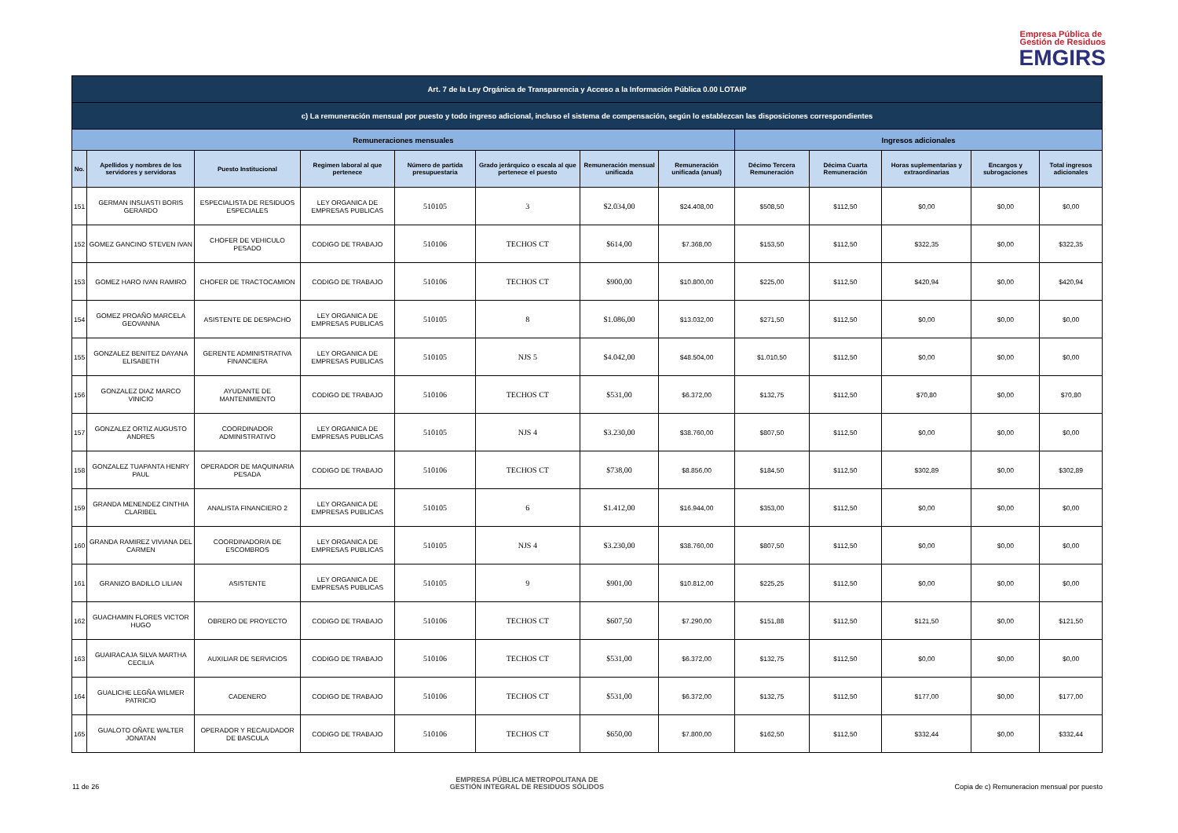Empresa Pública de
Gestión de Residuos
EMGIRS
| Art. 7 de la Ley Orgánica de Transparencia y Acceso a la Información Pública 0.00 LOTAIP | | | | | | | | | | | | |
| --- | --- | --- | --- | --- | --- | --- | --- | --- | --- | --- | --- | --- |
| c) La remuneración mensual por puesto y todo ingreso adicional, incluso el sistema de compensación, según lo establezcan las disposiciones correspondientes | | | | | | | | | | | | |
| Remuneraciones mensuales | | | | | | | | Ingresos adicionales | | | | |
| No. | Apellidos y nombres de los servidores y servidoras | Puesto Institucional | Regimen laboral al que pertenece | Número de partida presupuestaria | Grado jerárquico o escala al que pertenece el puesto | Remuneración mensual unificada | Remuneración unificada (anual) | Décimo Tercera Remuneración | Décima Cuarta Remuneración | Horas suplementarias y extraordinarias | Encargos y subrogaciones | Total ingresos adicionales |
| 151 | GERMAN INSUASTI BORIS GERARDO | ESPECIALISTA DE RESIDUOS ESPECIALES | LEY ORGANICA DE EMPRESAS PUBLICAS | 510105 | 3 | $2.034,00 | $24.408,00 | $508,50 | $112,50 | $0,00 | $0,00 | $0,00 |
| 152 | GOMEZ GANCINO STEVEN IVAN | CHOFER DE VEHICULO PESADO | CODIGO DE TRABAJO | 510106 | TECHOS CT | $614,00 | $7.368,00 | $153,50 | $112,50 | $322,35 | $0,00 | $322,35 |
| 153 | GOMEZ HARO IVAN RAMIRO | CHOFER DE TRACTOCAMION | CODIGO DE TRABAJO | 510106 | TECHOS CT | $900,00 | $10.800,00 | $225,00 | $112,50 | $420,94 | $0,00 | $420,94 |
| 154 | GOMEZ PROAÑO MARCELA GEOVANNA | ASISTENTE DE DESPACHO | LEY ORGANICA DE EMPRESAS PUBLICAS | 510105 | 8 | $1.086,00 | $13.032,00 | $271,50 | $112,50 | $0,00 | $0,00 | $0,00 |
| 155 | GONZALEZ BENITEZ DAYANA ELISABETH | GERENTE ADMINISTRATIVA FINANCIERA | LEY ORGANICA DE EMPRESAS PUBLICAS | 510105 | NJS 5 | $4.042,00 | $48.504,00 | $1.010,50 | $112,50 | $0,00 | $0,00 | $0,00 |
| 156 | GONZALEZ DIAZ MARCO VINICIO | AYUDANTE DE MANTENIMIENTO | CODIGO DE TRABAJO | 510106 | TECHOS CT | $531,00 | $6.372,00 | $132,75 | $112,50 | $70,80 | $0,00 | $70,80 |
| 157 | GONZALEZ ORTIZ AUGUSTO ANDRES | COORDINADOR ADMINISTRATIVO | LEY ORGANICA DE EMPRESAS PUBLICAS | 510105 | NJS 4 | $3.230,00 | $38.760,00 | $807,50 | $112,50 | $0,00 | $0,00 | $0,00 |
| 158 | GONZALEZ TUAPANTA HENRY PAUL | OPERADOR DE MAQUINARIA PESADA | CODIGO DE TRABAJO | 510106 | TECHOS CT | $738,00 | $8.856,00 | $184,50 | $112,50 | $302,89 | $0,00 | $302,89 |
| 159 | GRANDA MENENDEZ CINTHIA CLARIBEL | ANALISTA FINANCIERO 2 | LEY ORGANICA DE EMPRESAS PUBLICAS | 510105 | 6 | $1.412,00 | $16.944,00 | $353,00 | $112,50 | $0,00 | $0,00 | $0,00 |
| 160 | GRANDA RAMIREZ VIVIANA DEL CARMEN | COORDINADOR/A DE ESCOMBROS | LEY ORGANICA DE EMPRESAS PUBLICAS | 510105 | NJS 4 | $3.230,00 | $38.760,00 | $807,50 | $112,50 | $0,00 | $0,00 | $0,00 |
| 161 | GRANIZO BADILLO LILIAN | ASISTENTE | LEY ORGANICA DE EMPRESAS PUBLICAS | 510105 | 9 | $901,00 | $10.812,00 | $225,25 | $112,50 | $0,00 | $0,00 | $0,00 |
| 162 | GUACHAMIN FLORES VICTOR HUGO | OBRERO DE PROYECTO | CODIGO DE TRABAJO | 510106 | TECHOS CT | $607,50 | $7.290,00 | $151,88 | $112,50 | $121,50 | $0,00 | $121,50 |
| 163 | GUAIRACAJA SILVA MARTHA CECILIA | AUXILIAR DE SERVICIOS | CODIGO DE TRABAJO | 510106 | TECHOS CT | $531,00 | $6.372,00 | $132,75 | $112,50 | $0,00 | $0,00 | $0,00 |
| 164 | GUALICHE LEGÑA WILMER PATRICIO | CADENERO | CODIGO DE TRABAJO | 510106 | TECHOS CT | $531,00 | $6.372,00 | $132,75 | $112,50 | $177,00 | $0,00 | $177,00 |
| 165 | GUALOTO OÑATE WALTER JONATAN | OPERADOR Y RECAUDADOR DE BASCULA | CODIGO DE TRABAJO | 510106 | TECHOS CT | $650,00 | $7.800,00 | $162,50 | $112,50 | $332,44 | $0,00 | $332,44 |
11 de 26
EMPRESA PÚBLICA METROPOLITANA DE
GESTIÓN INTEGRAL DE RESIDUOS SÓLIDOS
Copia de c) Remuneracion mensual por puesto